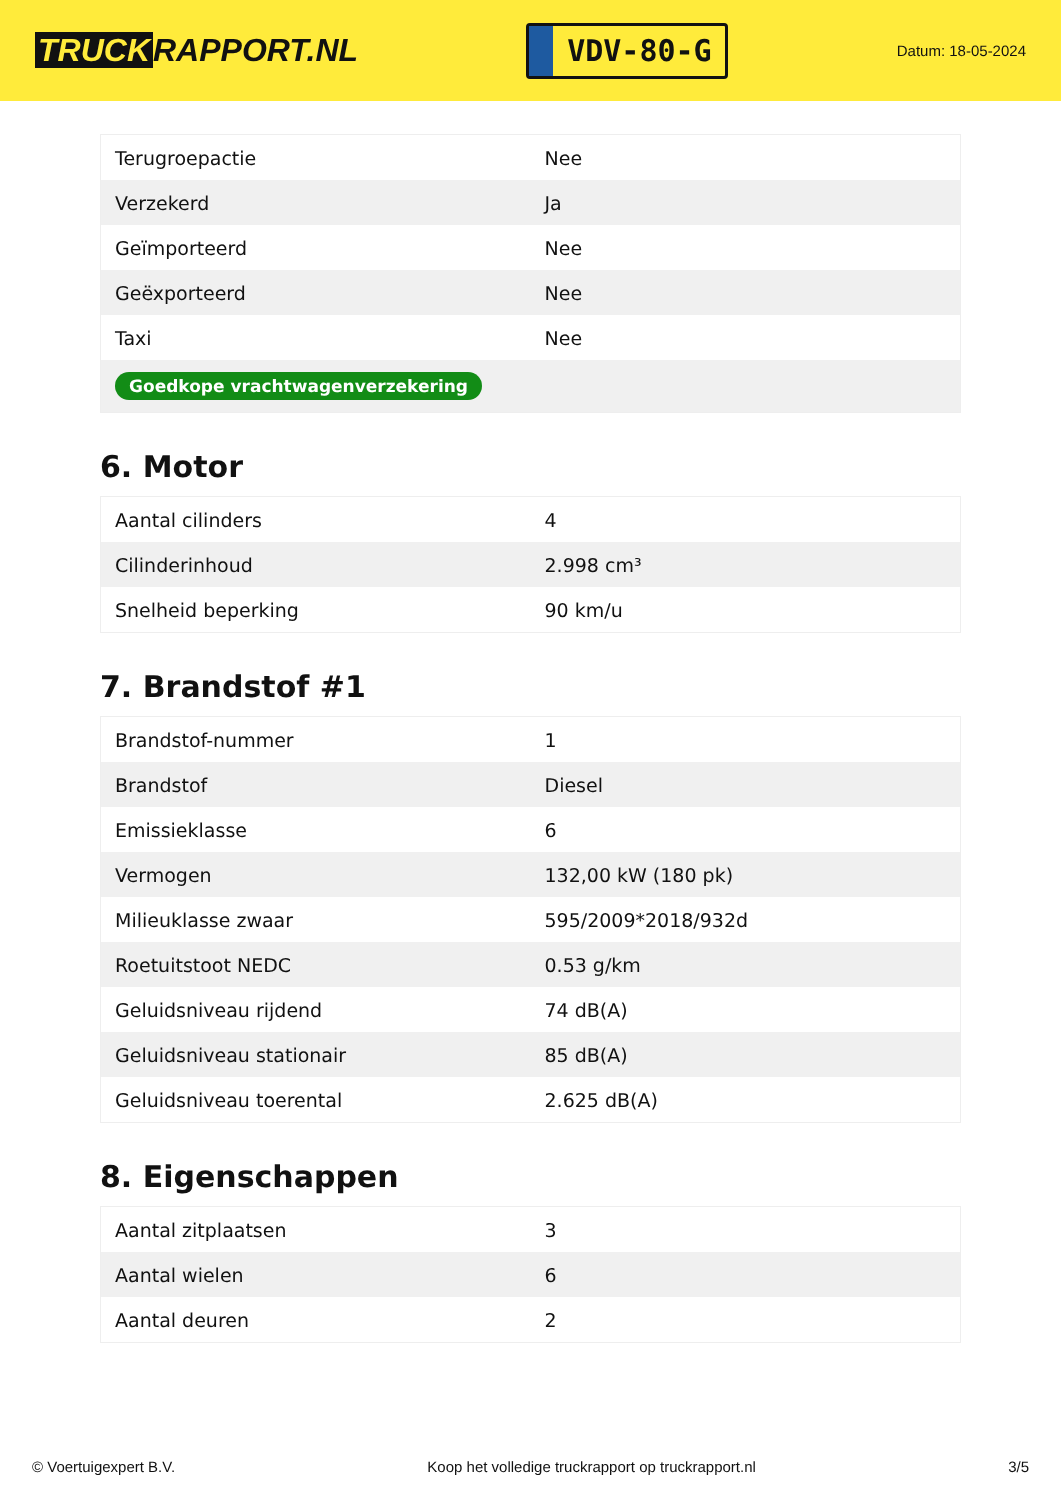TRUCK RAPPORT.NL
VDV-80-G
Datum: 18-05-2024
| Terugroepactie | Nee |
| Verzekerd | Ja |
| Geïmporteerd | Nee |
| Geëxporteerd | Nee |
| Taxi | Nee |
| Goedkope vrachtwagenverzekering | |
6. Motor
| Aantal cilinders | 4 |
| Cilinderinhoud | 2.998 cm³ |
| Snelheid beperking | 90 km/u |
7. Brandstof #1
| Brandstof-nummer | 1 |
| Brandstof | Diesel |
| Emissieklasse | 6 |
| Vermogen | 132,00 kW (180 pk) |
| Milieuklasse zwaar | 595/2009*2018/932d |
| Roetuitstoot NEDC | 0.53 g/km |
| Geluidsniveau rijdend | 74 dB(A) |
| Geluidsniveau stationair | 85 dB(A) |
| Geluidsniveau toerental | 2.625 dB(A) |
8. Eigenschappen
| Aantal zitplaatsen | 3 |
| Aantal wielen | 6 |
| Aantal deuren | 2 |
© Voertuigexpert B.V. Koop het volledige truckrapport op truckrapport.nl 3/5